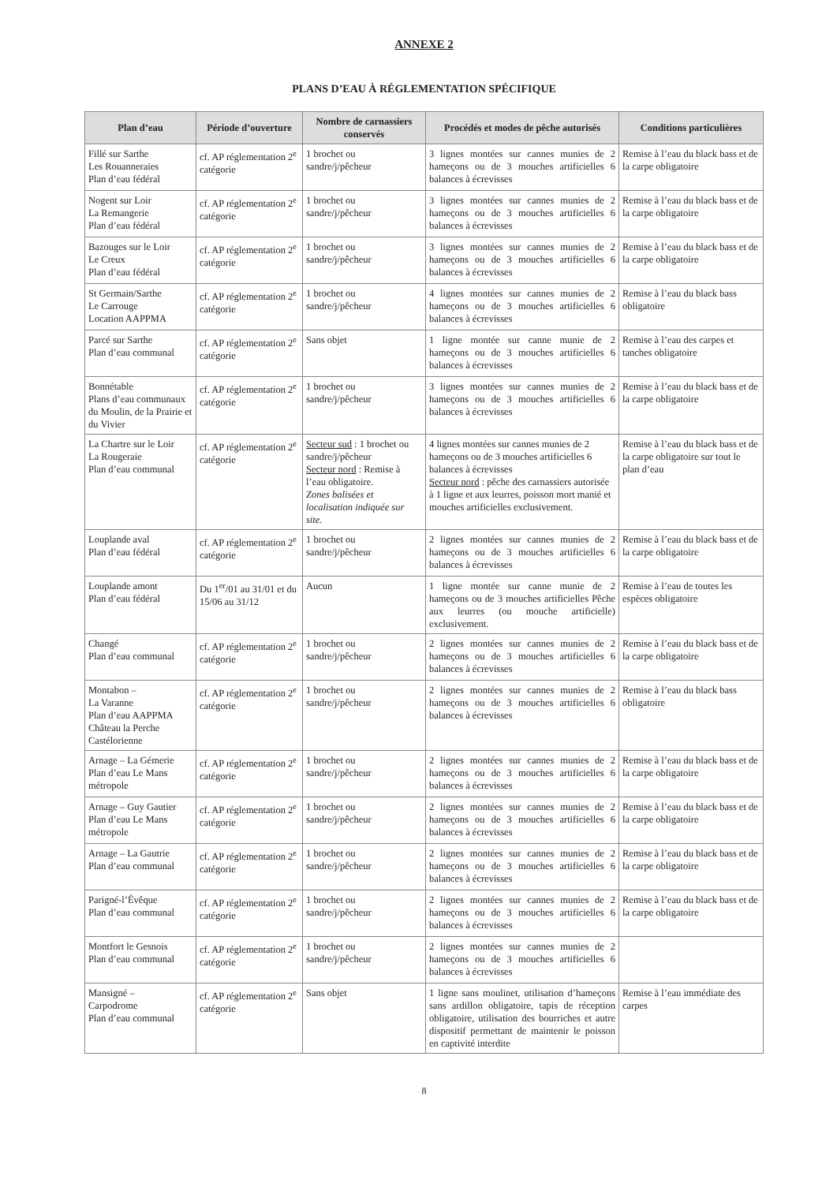ANNEXE 2
PLANS D’EAU À RÉGLEMENTATION SPÉCIFIQUE
| Plan d’eau | Période d’ouverture | Nombre de carnassiers conservés | Procédés et modes de pêche autorisés | Conditions particulières |
| --- | --- | --- | --- | --- |
| Fillé sur Sarthe Les Rouanneraies Plan d’eau fédéral | cf. AP réglementation 2<sup>e</sup> catégorie | 1 brochet ou sandre/j/pêcheur | 3 lignes montées sur cannes munies de 2 hameçons ou de 3 mouches artificielles 6 balances à écrevisses | Remise à l’eau du black bass et de la carpe obligatoire |
| Nogent sur Loir La Remangerie Plan d’eau fédéral | cf. AP réglementation 2<sup>e</sup> catégorie | 1 brochet ou sandre/j/pêcheur | 3 lignes montées sur cannes munies de 2 hameçons ou de 3 mouches artificielles 6 balances à écrevisses | Remise à l’eau du black bass et de la carpe obligatoire |
| Bazouges sur le Loir Le Creux Plan d’eau fédéral | cf. AP réglementation 2<sup>e</sup> catégorie | 1 brochet ou sandre/j/pêcheur | 3 lignes montées sur cannes munies de 2 hameçons ou de 3 mouches artificielles 6 balances à écrevisses | Remise à l’eau du black bass et de la carpe obligatoire |
| St Germain/Sarthe Le Carrouge Location AAPPMA | cf. AP réglementation 2<sup>e</sup> catégorie | 1 brochet ou sandre/j/pêcheur | 4 lignes montées sur cannes munies de 2 hameçons ou de 3 mouches artificielles 6 balances à écrevisses | Remise à l’eau du black bass obligatoire |
| Parcé sur Sarthe Plan d’eau communal | cf. AP réglementation 2<sup>e</sup> catégorie | Sans objet | 1 ligne montée sur canne munie de 2 hameçons ou de 3 mouches artificielles 6 balances à écrevisses | Remise à l’eau des carpes et tanches obligatoire |
| Bonnétable Plans d’eau communaux du Moulin, de la Prairie et du Vivier | cf. AP réglementation 2<sup>e</sup> catégorie | 1 brochet ou sandre/j/pêcheur | 3 lignes montées sur cannes munies de 2 hameçons ou de 3 mouches artificielles 6 balances à écrevisses | Remise à l’eau du black bass et de la carpe obligatoire |
| La Chartre sur le Loir La Rougeraie Plan d’eau communal | cf. AP réglementation 2<sup>e</sup> catégorie | Secteur sud : 1 brochet ou sandre/j/pêcheur Secteur nord : Remise à l’eau obligatoire. Zones balisées et localisation indiquée sur site. | 4 lignes montées sur cannes munies de 2 hameçons ou de 3 mouches artificielles 6 balances à écrevisses Secteur nord : pêche des carnassiers autorisée à 1 ligne et aux leurres, poisson mort manié et mouches artificielles exclusivement. | Remise à l’eau du black bass et de la carpe obligatoire sur tout le plan d’eau |
| Louplande aval Plan d’eau fédéral | cf. AP réglementation 2<sup>e</sup> catégorie | 1 brochet ou sandre/j/pêcheur | 2 lignes montées sur cannes munies de 2 hameçons ou de 3 mouches artificielles 6 balances à écrevisses | Remise à l’eau du black bass et de la carpe obligatoire |
| Louplande amont Plan d’eau fédéral | Du 1<sup>er</sup>/01 au 31/01 et du 15/06 au 31/12 | Aucun | 1 ligne montée sur canne munie de 2 hameçons ou de 3 mouches artificielles Pêche aux leurres (ou mouche artificielle) exclusivement. | Remise à l’eau de toutes les espèces obligatoire |
| Changé Plan d’eau communal | cf. AP réglementation 2<sup>e</sup> catégorie | 1 brochet ou sandre/j/pêcheur | 2 lignes montées sur cannes munies de 2 hameçons ou de 3 mouches artificielles 6 balances à écrevisses | Remise à l’eau du black bass et de la carpe obligatoire |
| Montabon – La Varanne Plan d’eau AAPPMA Château la Perche Castélorienne | cf. AP réglementation 2<sup>e</sup> catégorie | 1 brochet ou sandre/j/pêcheur | 2 lignes montées sur cannes munies de 2 hameçons ou de 3 mouches artificielles 6 balances à écrevisses | Remise à l’eau du black bass obligatoire |
| Arnage – La Gémerie Plan d’eau Le Mans métropole | cf. AP réglementation 2<sup>e</sup> catégorie | 1 brochet ou sandre/j/pêcheur | 2 lignes montées sur cannes munies de 2 hameçons ou de 3 mouches artificielles 6 balances à écrevisses | Remise à l’eau du black bass et de la carpe obligatoire |
| Arnage – Guy Gautier Plan d’eau Le Mans métropole | cf. AP réglementation 2<sup>e</sup> catégorie | 1 brochet ou sandre/j/pêcheur | 2 lignes montées sur cannes munies de 2 hameçons ou de 3 mouches artificielles 6 balances à écrevisses | Remise à l’eau du black bass et de la carpe obligatoire |
| Arnage – La Gautrie Plan d’eau communal | cf. AP réglementation 2<sup>e</sup> catégorie | 1 brochet ou sandre/j/pêcheur | 2 lignes montées sur cannes munies de 2 hameçons ou de 3 mouches artificielles 6 balances à écrevisses | Remise à l’eau du black bass et de la carpe obligatoire |
| Parigné-l’Évêque Plan d’eau communal | cf. AP réglementation 2<sup>e</sup> catégorie | 1 brochet ou sandre/j/pêcheur | 2 lignes montées sur cannes munies de 2 hameçons ou de 3 mouches artificielles 6 balances à écrevisses | Remise à l’eau du black bass et de la carpe obligatoire |
| Montfort le Gesnois Plan d’eau communal | cf. AP réglementation 2<sup>e</sup> catégorie | 1 brochet ou sandre/j/pêcheur | 2 lignes montées sur cannes munies de 2 hameçons ou de 3 mouches artificielles 6 balances à écrevisses | |
| Mansigné – Carpodrome Plan d’eau communal | cf. AP réglementation 2<sup>e</sup> catégorie | Sans objet | 1 ligne sans moulinet, utilisation d’hameçons sans ardillon obligatoire, tapis de réception obligatoire, utilisation des bourriches et autre dispositif permettant de maintenir le poisson en captivité interdite | Remise à l’eau immédiate des carpes |
8